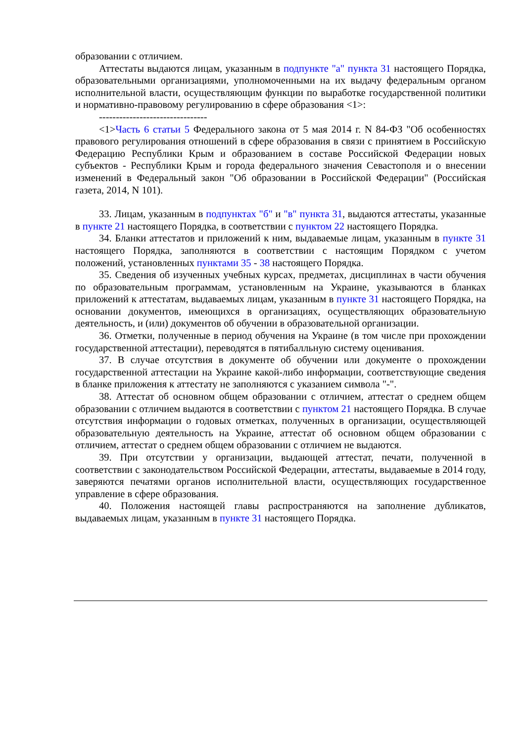образовании с отличием.
Аттестаты выдаются лицам, указанным в подпункте "а" пункта 31 настоящего Порядка, образовательными организациями, уполномоченными на их выдачу федеральным органом исполнительной власти, осуществляющим функции по выработке государственной политики и нормативно-правовому регулированию в сфере образования <1>:
--------------------------------
<1>Часть 6 статьи 5 Федерального закона от 5 мая 2014 г. N 84-ФЗ "Об особенностях правового регулирования отношений в сфере образования в связи с принятием в Российскую Федерацию Республики Крым и образованием в составе Российской Федерации новых субъектов - Республики Крым и города федерального значения Севастополя и о внесении изменений в Федеральный закон "Об образовании в Российской Федерации" (Российская газета, 2014, N 101).
33. Лицам, указанным в подпунктах "б" и "в" пункта 31, выдаются аттестаты, указанные в пункте 21 настоящего Порядка, в соответствии с пунктом 22 настоящего Порядка.
34. Бланки аттестатов и приложений к ним, выдаваемые лицам, указанным в пункте 31 настоящего Порядка, заполняются в соответствии с настоящим Порядком с учетом положений, установленных пунктами 35 - 38 настоящего Порядка.
35. Сведения об изученных учебных курсах, предметах, дисциплинах в части обучения по образовательным программам, установленным на Украине, указываются в бланках приложений к аттестатам, выдаваемых лицам, указанным в пункте 31 настоящего Порядка, на основании документов, имеющихся в организациях, осуществляющих образовательную деятельность, и (или) документов об обучении в образовательной организации.
36. Отметки, полученные в период обучения на Украине (в том числе при прохождении государственной аттестации), переводятся в пятибалльную систему оценивания.
37. В случае отсутствия в документе об обучении или документе о прохождении государственной аттестации на Украине какой-либо информации, соответствующие сведения в бланке приложения к аттестату не заполняются с указанием символа "-".
38. Аттестат об основном общем образовании с отличием, аттестат о среднем общем образовании с отличием выдаются в соответствии с пунктом 21 настоящего Порядка. В случае отсутствия информации о годовых отметках, полученных в организации, осуществляющей образовательную деятельность на Украине, аттестат об основном общем образовании с отличием, аттестат о среднем общем образовании с отличием не выдаются.
39. При отсутствии у организации, выдающей аттестат, печати, полученной в соответствии с законодательством Российской Федерации, аттестаты, выдаваемые в 2014 году, заверяются печатями органов исполнительной власти, осуществляющих государственное управление в сфере образования.
40. Положения настоящей главы распространяются на заполнение дубликатов, выдаваемых лицам, указанным в пункте 31 настоящего Порядка.